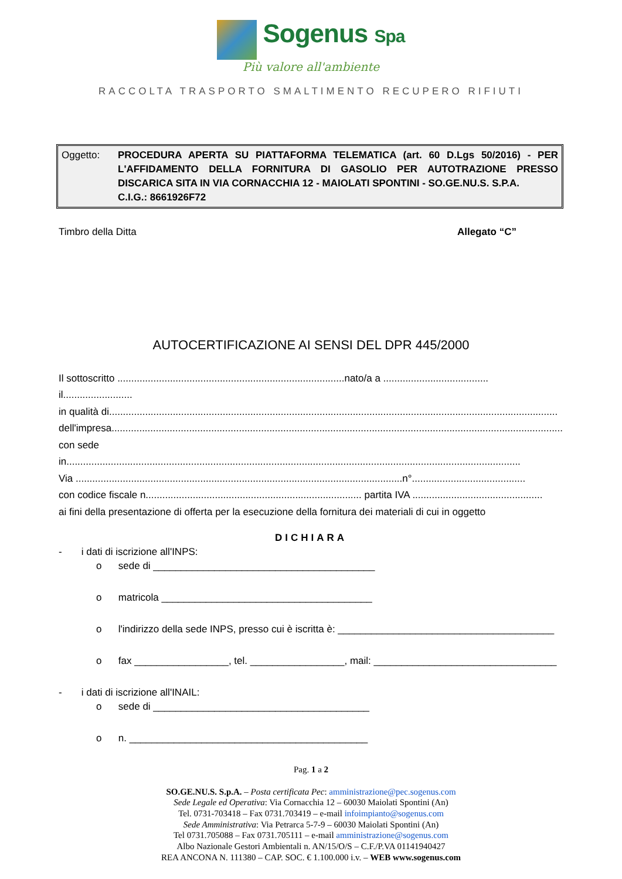Sogenus Spa
Più valore all'ambiente
RACCOLTA TRASPORTO SMALTIMENTO RECUPERO RIFIUTI
Oggetto: PROCEDURA APERTA SU PIATTAFORMA TELEMATICA (art. 60 D.Lgs 50/2016) - PER L'AFFIDAMENTO DELLA FORNITURA DI GASOLIO PER AUTOTRAZIONE PRESSO DISCARICA SITA IN VIA CORNACCHIA 12 - MAIOLATI SPONTINI - SO.GE.NU.S. S.P.A.
C.I.G.: 8661926F72
Timbro della Ditta Allegato “C”
AUTOCERTIFICAZIONE AI SENSI DEL DPR 445/2000
Il sottoscritto ..................................................................................nato/a a ...................................... il.........................
in qualità di..................................................................................................................................................................
dell'impresa...................................................................................................................................................................
con sede in....................................................................................................................................................................
Via ......................................................................................................................n°.........................................
con codice fiscale n.............................................................................. partita IVA ...............................................
ai fini della presentazione di offerta per la esecuzione della fornitura dei materiali di cui in oggetto
DICHIARA
- i dati di iscrizione all'INPS:
o sede di ________________________________________
o matricola ______________________________________
o l'indirizzo della sede INPS, presso cui è iscritta è: _______________________________________
o fax _________________, tel. _________________, mail: _________________________________
- i dati di iscrizione all'INAIL:
o sede di _______________________________________
o n. ___________________________________________
Pag. 1 a 2
SO.GE.NU.S. S.p.A. – Posta certificata Pec: amministrazione@pec.sogenus.com
Sede Legale ed Operativa: Via Cornacchia 12 – 60030 Maiolati Spontini (An)
Tel. 0731-703418 – Fax 0731.703419 – e-mail infoimpianto@sogenus.com
Sede Amministrativa: Via Petrarca 5-7-9 – 60030 Maiolati Spontini (An)
Tel 0731.705088 – Fax 0731.705111 – e-mail amministrazione@sogenus.com
Albo Nazionale Gestori Ambientali n. AN/15/O/S – C.F./P.VA 01141940427
REA ANCONA N. 111380 – CAP. SOC. € 1.100.000 i.v. – WEB www.sogenus.com